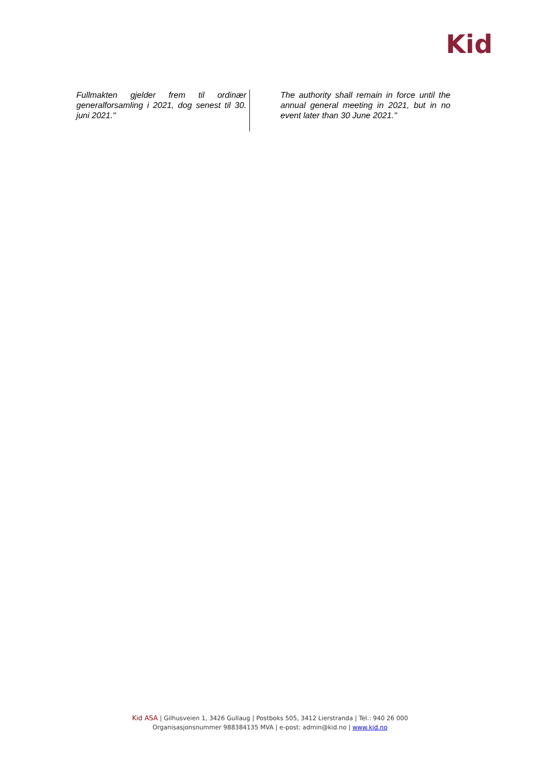Kid
| Fullmakten gjelder frem til ordinær generalforsamling i 2021, dog senest til 30. juni 2021." | The authority shall remain in force until the annual general meeting in 2021, but in no event later than 30 June 2021." |
Kid ASA | Gilhusveien 1, 3426 Gullaug | Postboks 505, 3412 Lierstranda | Tel.: 940 26 000
Organisasjonsnummer 988384135 MVA | e-post: admin@kid.no | www.kid.no